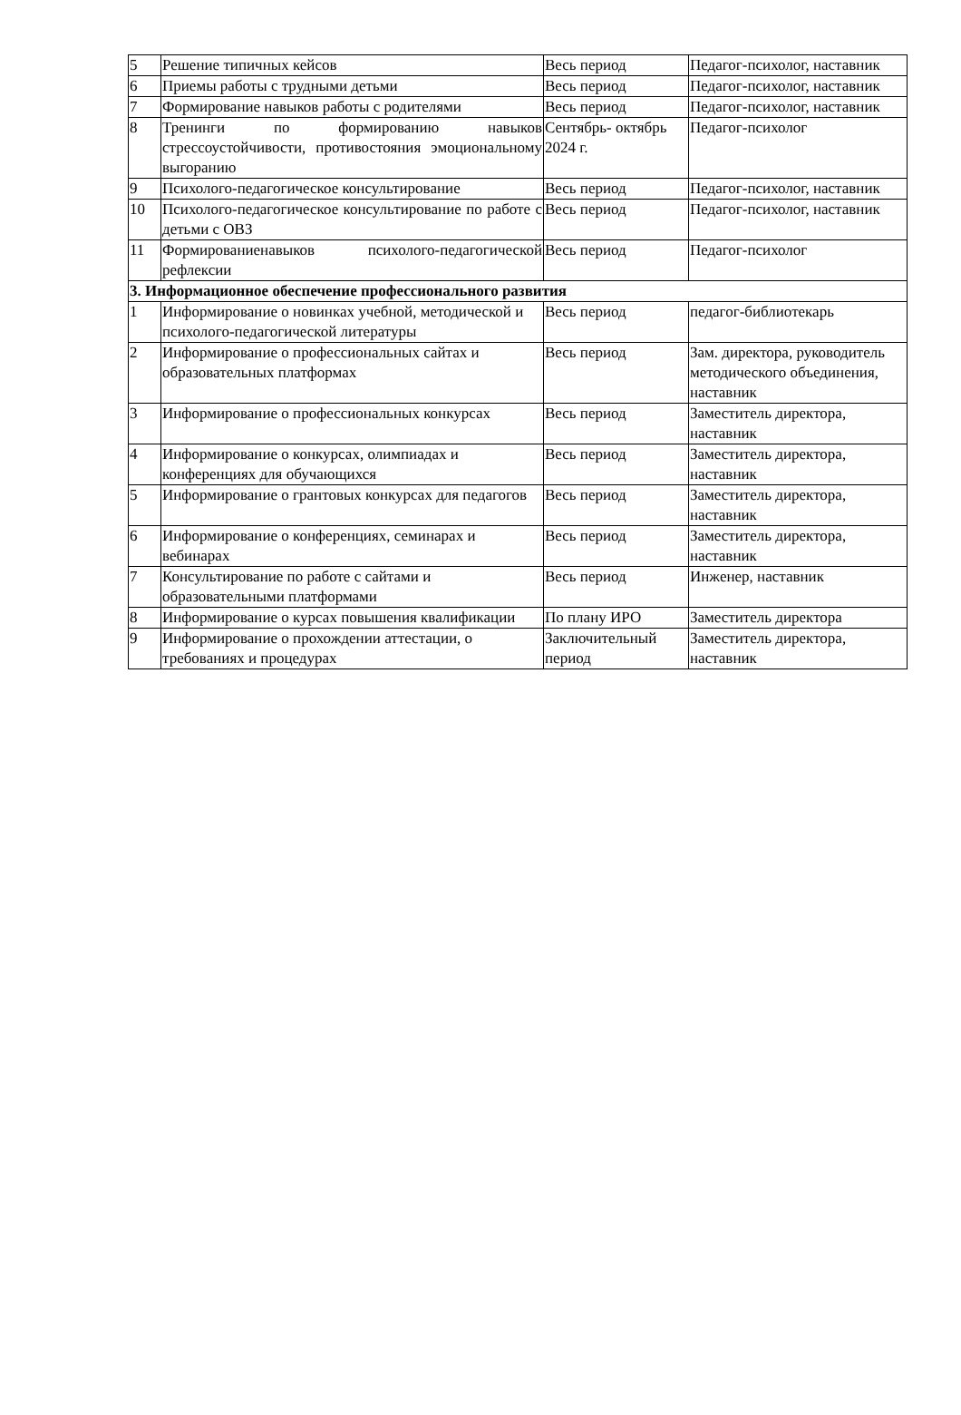| 5 | Решение типичных кейсов | Весь период | Педагог-психолог, наставник |
| 6 | Приемы работы с трудными детьми | Весь период | Педагог-психолог, наставник |
| 7 | Формирование навыков работы с родителями | Весь период | Педагог-психолог, наставник |
| 8 | Тренинги по формированию навыков стрессоустойчивости, противостояния эмоциональному выгоранию | Сентябрь- октябрь 2024 г. | Педагог-психолог |
| 9 | Психолого-педагогическое консультирование | Весь период | Педагог-психолог, наставник |
| 10 | Психолого-педагогическое консультирование по работе с детьми с ОВЗ | Весь период | Педагог-психолог, наставник |
| 11 | Формированиенавыков психолого-педагогической рефлексии | Весь период | Педагог-психолог |
| 3. Информационное обеспечение профессионального развития | | | |
| 1 | Информирование о новинках учебной, методической и психолого-педагогической литературы | Весь период | педагог-библиотекарь |
| 2 | Информирование о профессиональных сайтах и образовательных платформах | Весь период | Зам. директора, руководитель методического объединения, наставник |
| 3 | Информирование о профессиональных конкурсах | Весь период | Заместитель директора, наставник |
| 4 | Информирование о конкурсах, олимпиадах и конференциях для обучающихся | Весь период | Заместитель директора, наставник |
| 5 | Информирование о грантовых конкурсах для педагогов | Весь период | Заместитель директора, наставник |
| 6 | Информирование о конференциях, семинарах и вебинарах | Весь период | Заместитель директора, наставник |
| 7 | Консультирование по работе с сайтами и образовательными платформами | Весь период | Инженер, наставник |
| 8 | Информирование о курсах повышения квалификации | По плану ИРО | Заместитель директора |
| 9 | Информирование о прохождении аттестации, о требованиях и процедурах | Заключительный период | Заместитель директора, наставник |